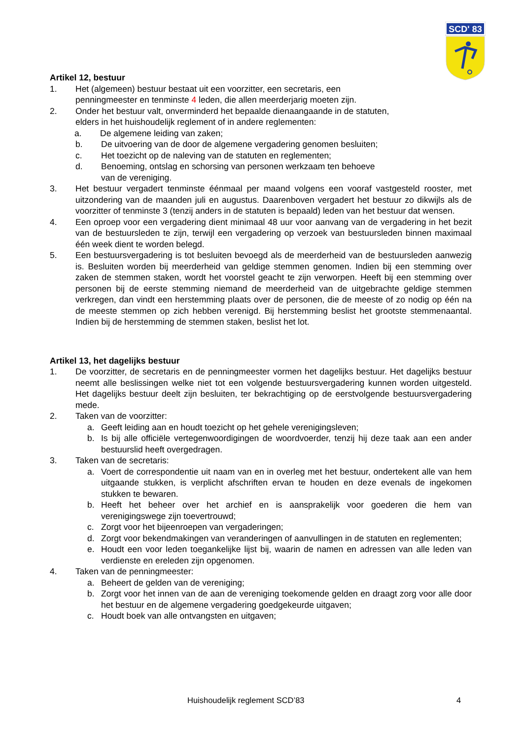SCD' 83
Artikel 12, bestuur
1. Het (algemeen) bestuur bestaat uit een voorzitter, een secretaris, een
penningmeester en tenminste 4 leden, die allen meerderjarig moeten zijn.
2. Onder het bestuur valt, onverminderd het bepaalde dienaangaande in de statuten,
elders in het huishoudelijk reglement of in andere reglementen:
a. De algemene leiding van zaken;
b. De uitvoering van de door de algemene vergadering genomen besluiten;
c. Het toezicht op de naleving van de statuten en reglementen;
d. Benoeming, ontslag en schorsing van personen werkzaam ten behoeve
van de vereniging.
3. Het bestuur vergadert tenminste éénmaal per maand volgens een vooraf vastgesteld rooster, met uitzondering van de maanden juli en augustus. Daarenboven vergadert het bestuur zo dikwijls als de voorzitter of tenminste 3 (tenzij anders in de statuten is bepaald) leden van het bestuur dat wensen.
4. Een oproep voor een vergadering dient minimaal 48 uur voor aanvang van de vergadering in het bezit van de bestuursleden te zijn, terwijl een vergadering op verzoek van bestuursleden binnen maximaal één week dient te worden belegd.
5. Een bestuursvergadering is tot besluiten bevoegd als de meerderheid van de bestuursleden aanwezig is. Besluiten worden bij meerderheid van geldige stemmen genomen. Indien bij een stemming over zaken de stemmen staken, wordt het voorstel geacht te zijn verworpen. Heeft bij een stemming over personen bij de eerste stemming niemand de meerderheid van de uitgebrachte geldige stemmen verkregen, dan vindt een herstemming plaats over de personen, die de meeste of zo nodig op één na de meeste stemmen op zich hebben verenigd. Bij herstemming beslist het grootste stemmenaantal. Indien bij de herstemming de stemmen staken, beslist het lot.
Artikel 13, het dagelijks bestuur
1. De voorzitter, de secretaris en de penningmeester vormen het dagelijks bestuur. Het dagelijks bestuur neemt alle beslissingen welke niet tot een volgende bestuursvergadering kunnen worden uitgesteld. Het dagelijks bestuur deelt zijn besluiten, ter bekrachtiging op de eerstvolgende bestuursvergadering mede.
2. Taken van de voorzitter:
a. Geeft leiding aan en houdt toezicht op het gehele verenigingsleven;
b. Is bij alle officiële vertegenwoordigingen de woordvoerder, tenzij hij deze taak aan een ander bestuurslid heeft overgedragen.
3. Taken van de secretaris:
a. Voert de correspondentie uit naam van en in overleg met het bestuur, ondertekent alle van hem uitgaande stukken, is verplicht afschriften ervan te houden en deze evenals de ingekomen stukken te bewaren.
b. Heeft het beheer over het archief en is aansprakelijk voor goederen die hem van verenigingswege zijn toevertrouwd;
c. Zorgt voor het bijeenroepen van vergaderingen;
d. Zorgt voor bekendmakingen van veranderingen of aanvullingen in de statuten en reglementen;
e. Houdt een voor leden toegankelijke lijst bij, waarin de namen en adressen van alle leden van verdienste en ereleden zijn opgenomen.
4. Taken van de penningmeester:
a. Beheert de gelden van de vereniging;
b. Zorgt voor het innen van de aan de vereniging toekomende gelden en draagt zorg voor alle door het bestuur en de algemene vergadering goedgekeurde uitgaven;
c. Houdt boek van alle ontvangsten en uitgaven;
Huishoudelijk reglement SCD’83 4